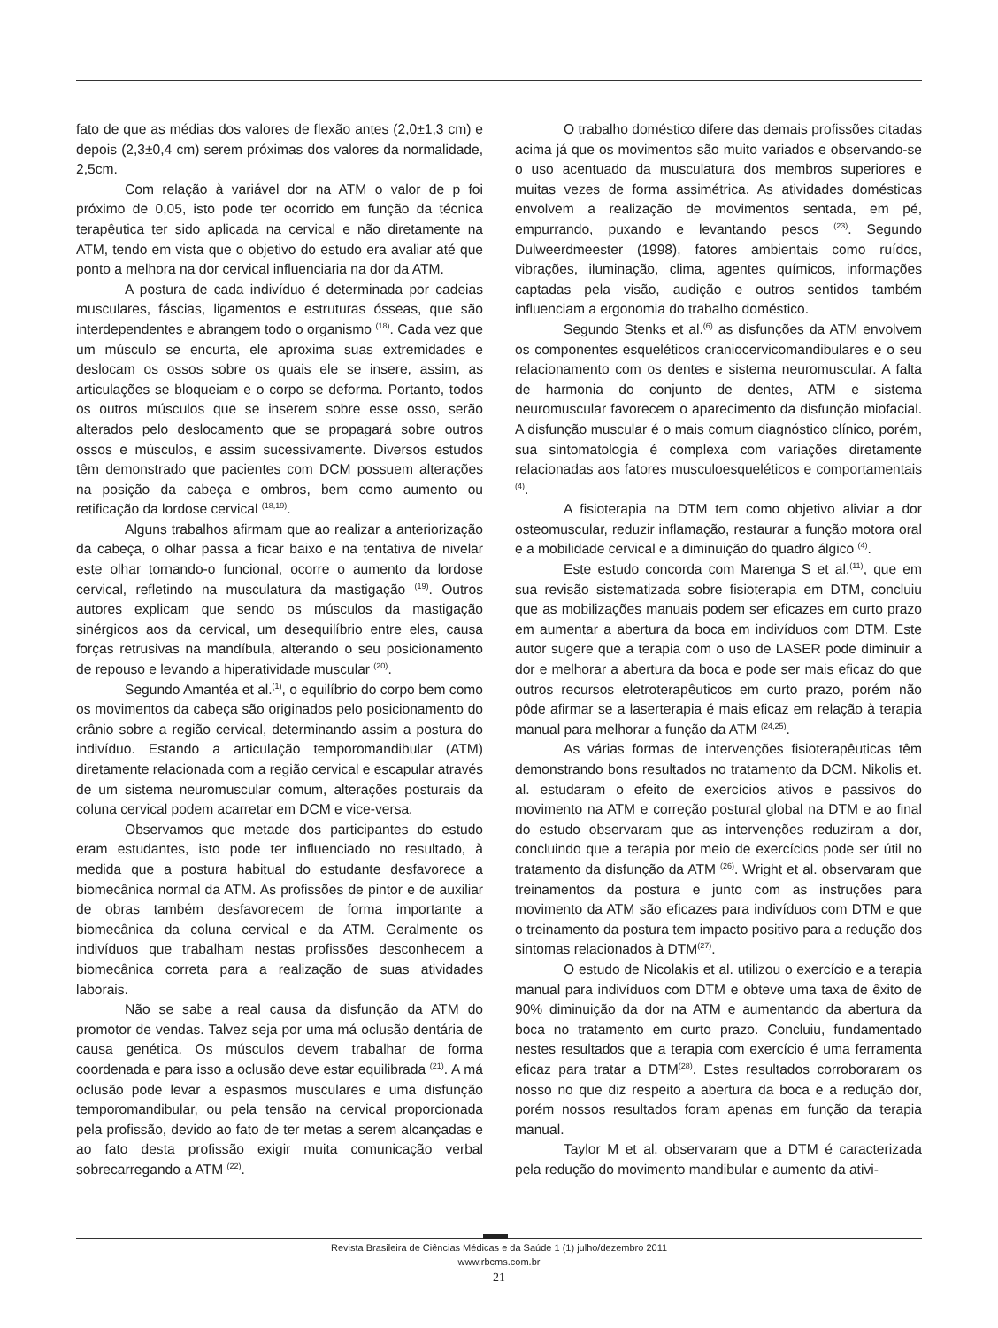fato de que as médias dos valores de flexão antes (2,0±1,3 cm) e depois (2,3±0,4 cm) serem próximas dos valores da normalidade, 2,5cm.
Com relação à variável dor na ATM o valor de p foi próximo de 0,05, isto pode ter ocorrido em função da técnica terapêutica ter sido aplicada na cervical e não diretamente na ATM, tendo em vista que o objetivo do estudo era avaliar até que ponto a melhora na dor cervical influenciaria na dor da ATM.
A postura de cada indivíduo é determinada por cadeias musculares, fáscias, ligamentos e estruturas ósseas, que são interdependentes e abrangem todo o organismo <sup>(18)</sup>. Cada vez que um músculo se encurta, ele aproxima suas extremidades e deslocam os ossos sobre os quais ele se insere, assim, as articulações se bloqueiam e o corpo se deforma. Portanto, todos os outros músculos que se inserem sobre esse osso, serão alterados pelo deslocamento que se propagará sobre outros ossos e músculos, e assim sucessivamente. Diversos estudos têm demonstrado que pacientes com DCM possuem alterações na posição da cabeça e ombros, bem como aumento ou retificação da lordose cervical <sup>(18,19)</sup>.
Alguns trabalhos afirmam que ao realizar a anteriorização da cabeça, o olhar passa a ficar baixo e na tentativa de nivelar este olhar tornando-o funcional, ocorre o aumento da lordose cervical, refletindo na musculatura da mastigação <sup>(19)</sup>. Outros autores explicam que sendo os músculos da mastigação sinérgicos aos da cervical, um desequilíbrio entre eles, causa forças retrusivas na mandíbula, alterando o seu posicionamento de repouso e levando a hiperatividade muscular <sup>(20)</sup>.
Segundo Amantéa et al.<sup>(1)</sup>, o equilíbrio do corpo bem como os movimentos da cabeça são originados pelo posicionamento do crânio sobre a região cervical, determinando assim a postura do indivíduo. Estando a articulação temporomandibular (ATM) diretamente relacionada com a região cervical e escapular através de um sistema neuromuscular comum, alterações posturais da coluna cervical podem acarretar em DCM e vice-versa.
Observamos que metade dos participantes do estudo eram estudantes, isto pode ter influenciado no resultado, à medida que a postura habitual do estudante desfavorece a biomecânica normal da ATM. As profissões de pintor e de auxiliar de obras também desfavorecem de forma importante a biomecânica da coluna cervical e da ATM. Geralmente os indivíduos que trabalham nestas profissões desconhecem a biomecânica correta para a realização de suas atividades laborais.
Não se sabe a real causa da disfunção da ATM do promotor de vendas. Talvez seja por uma má oclusão dentária de causa genética. Os músculos devem trabalhar de forma coordenada e para isso a oclusão deve estar equilibrada <sup>(21)</sup>. A má oclusão pode levar a espasmos musculares e uma disfunção temporomandibular, ou pela tensão na cervical proporcionada pela profissão, devido ao fato de ter metas a serem alcançadas e ao fato desta profissão exigir muita comunicação verbal sobrecarregando a ATM <sup>(22)</sup>.
O trabalho doméstico difere das demais profissões citadas acima já que os movimentos são muito variados e observando-se o uso acentuado da musculatura dos membros superiores e muitas vezes de forma assimétrica. As atividades domésticas envolvem a realização de movimentos sentada, em pé, empurrando, puxando e levantando pesos <sup>(23)</sup>. Segundo Dulweerdmeester (1998), fatores ambientais como ruídos, vibrações, iluminação, clima, agentes químicos, informações captadas pela visão, audição e outros sentidos também influenciam a ergonomia do trabalho doméstico.
Segundo Stenks et al.<sup>(6)</sup> as disfunções da ATM envolvem os componentes esqueléticos craniocervicomandibulares e o seu relacionamento com os dentes e sistema neuromuscular. A falta de harmonia do conjunto de dentes, ATM e sistema neuromuscular favorecem o aparecimento da disfunção miofacial. A disfunção muscular é o mais comum diagnóstico clínico, porém, sua sintomatologia é complexa com variações diretamente relacionadas aos fatores musculoesqueléticos e comportamentais <sup>(4)</sup>.
A fisioterapia na DTM tem como objetivo aliviar a dor osteomuscular, reduzir inflamação, restaurar a função motora oral e a mobilidade cervical e a diminuição do quadro álgico <sup>(4)</sup>.
Este estudo concorda com Marenga S et al.<sup>(11)</sup>, que em sua revisão sistematizada sobre fisioterapia em DTM, concluiu que as mobilizações manuais podem ser eficazes em curto prazo em aumentar a abertura da boca em indivíduos com DTM. Este autor sugere que a terapia com o uso de LASER pode diminuir a dor e melhorar a abertura da boca e pode ser mais eficaz do que outros recursos eletroterapêuticos em curto prazo, porém não pôde afirmar se a laserterapia é mais eficaz em relação à terapia manual para melhorar a função da ATM <sup>(24,25)</sup>.
As várias formas de intervenções fisioterapêuticas têm demonstrando bons resultados no tratamento da DCM. Nikolis et. al. estudaram o efeito de exercícios ativos e passivos do movimento na ATM e correção postural global na DTM e ao final do estudo observaram que as intervenções reduziram a dor, concluindo que a terapia por meio de exercícios pode ser útil no tratamento da disfunção da ATM <sup>(26)</sup>. Wright et al. observaram que treinamentos da postura e junto com as instruções para movimento da ATM são eficazes para indivíduos com DTM e que o treinamento da postura tem impacto positivo para a redução dos sintomas relacionados à DTM<sup>(27)</sup>.
O estudo de Nicolakis et al. utilizou o exercício e a terapia manual para indivíduos com DTM e obteve uma taxa de êxito de 90% diminuição da dor na ATM e aumentando da abertura da boca no tratamento em curto prazo. Concluiu, fundamentado nestes resultados que a terapia com exercício é uma ferramenta eficaz para tratar a DTM<sup>(28)</sup>. Estes resultados corroboraram os nosso no que diz respeito a abertura da boca e a redução dor, porém nossos resultados foram apenas em função da terapia manual.
Taylor M et al. observaram que a DTM é caracterizada pela redução do movimento mandibular e aumento da ativi-
Revista Brasileira de Ciências Médicas e da Saúde 1 (1) julho/dezembro 2011
www.rbcms.com.br
21